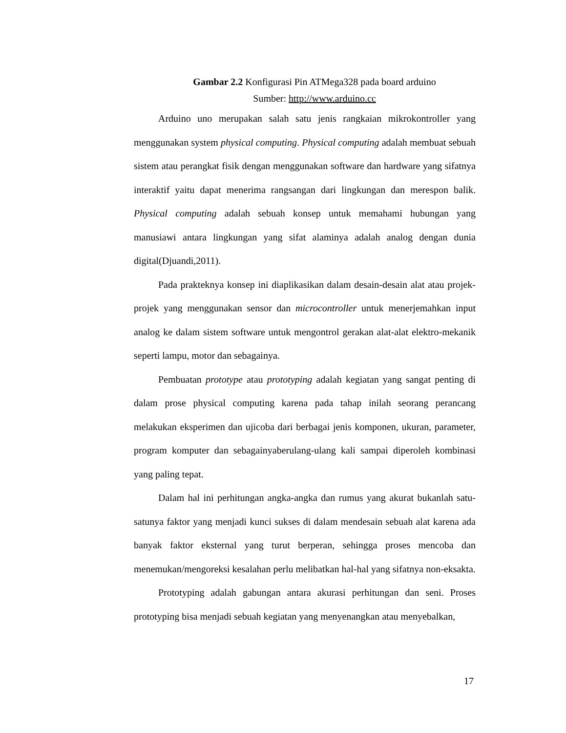Gambar 2.2 Konfigurasi Pin ATMega328 pada board arduino
Sumber: http://www.arduino.cc
Arduino uno merupakan salah satu jenis rangkaian mikrokontroller yang menggunakan system physical computing. Physical computing adalah membuat sebuah sistem atau perangkat fisik dengan menggunakan software dan hardware yang sifatnya interaktif yaitu dapat menerima rangsangan dari lingkungan dan merespon balik. Physical computing adalah sebuah konsep untuk memahami hubungan yang manusiawi antara lingkungan yang sifat alaminya adalah analog dengan dunia digital(Djuandi,2011).
Pada prakteknya konsep ini diaplikasikan dalam desain-desain alat atau projek-projek yang menggunakan sensor dan microcontroller untuk menerjemahkan input analog ke dalam sistem software untuk mengontrol gerakan alat-alat elektro-mekanik seperti lampu, motor dan sebagainya.
Pembuatan prototype atau prototyping adalah kegiatan yang sangat penting di dalam prose physical computing karena pada tahap inilah seorang perancang melakukan eksperimen dan ujicoba dari berbagai jenis komponen, ukuran, parameter, program komputer dan sebagainyaberulang-ulang kali sampai diperoleh kombinasi yang paling tepat.
Dalam hal ini perhitungan angka-angka dan rumus yang akurat bukanlah satu-satunya faktor yang menjadi kunci sukses di dalam mendesain sebuah alat karena ada banyak faktor eksternal yang turut berperan, sehingga proses mencoba dan menemukan/mengoreksi kesalahan perlu melibatkan hal-hal yang sifatnya non-eksakta.
Prototyping adalah gabungan antara akurasi perhitungan dan seni. Proses prototyping bisa menjadi sebuah kegiatan yang menyenangkan atau menyebalkan,
17